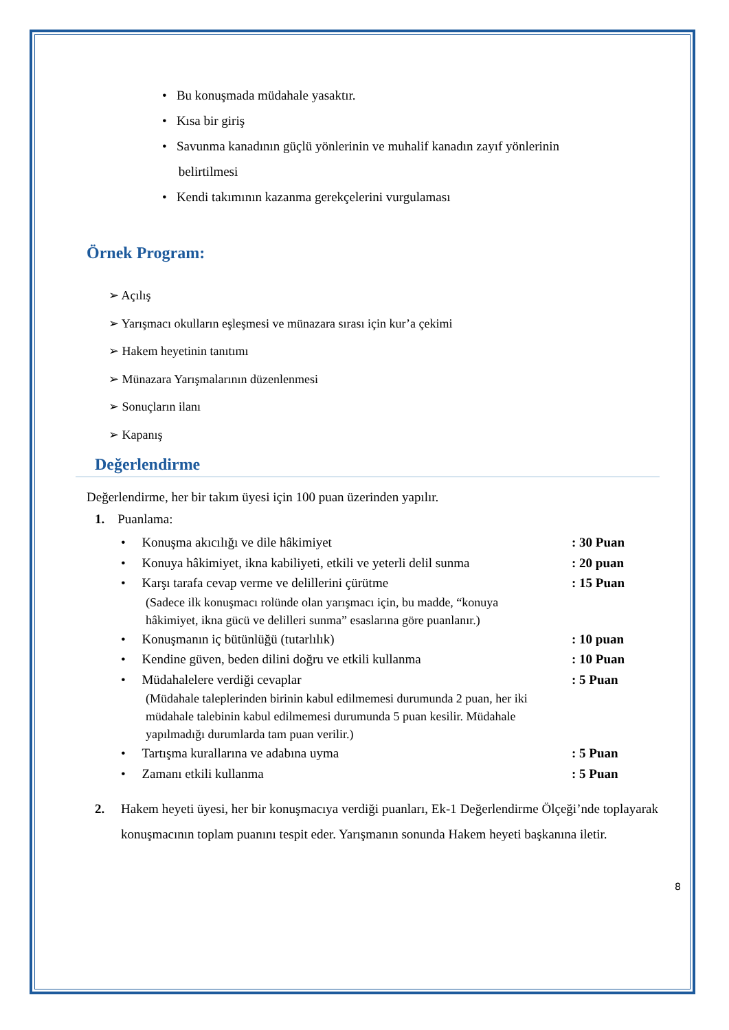• Bu konuşmada müdahale yasaktır.
• Kısa bir giriş
• Savunma kanadının güçlü yönlerinin ve muhalif kanadın zayıf yönlerinin
belirtilmesi
• Kendi takımının kazanma gerekçelerini vurgulaması
Örnek Program:
➢ Açılış
➢ Yarışmacı okulların eşleşmesi ve münazara sırası için kur’a çekimi
➢ Hakem heyetinin tanıtımı
➢ Münazara Yarışmalarının düzenlenmesi
➢ Sonuçların ilanı
➢ Kapanış
Değerlendirme
Değerlendirme, her bir takım üyesi için 100 puan üzerinden yapılır.
1. Puanlama:
• Konuşma akıcılığı ve dile hâkimiyet: 30 Puan
• Konuya hâkimiyet, ikna kabiliyeti, etkili ve yeterli delil sunma: 20 puan
• Karşı tarafa cevap verme ve delillerini çürütme: 15 Puan
(Sadece ilk konuşmacı rolünde olan yarışmacı için, bu madde, “konuya hâkimiyet, ikna gücü ve delilleri sunma” esaslarına göre puanlanır.)
• Konuşmanın iç bütünlüğü (tutarlılık): 10 puan
• Kendine güven, beden dilini doğru ve etkili kullanma: 10 Puan
• Müdahalelere verdiği cevaplar: 5 Puan
(Müdahale taleplerinden birinin kabul edilmemesi durumunda 2 puan, her iki müdahale talebinin kabul edilmemesi durumunda 5 puan kesilir. Müdahale yapılmadığı durumlarda tam puan verilir.)
• Tartışma kurallarına ve adabına uyma: 5 Puan
• Zamanı etkili kullanma: 5 Puan
2. Hakem heyeti üyesi, her bir konuşmacıya verdiği puanları, Ek-1 Değerlendirme Ölçeği’nde toplayarak konuşmacının toplam puanını tespit eder. Yarışmanın sonunda Hakem heyeti başkanına iletir.
8